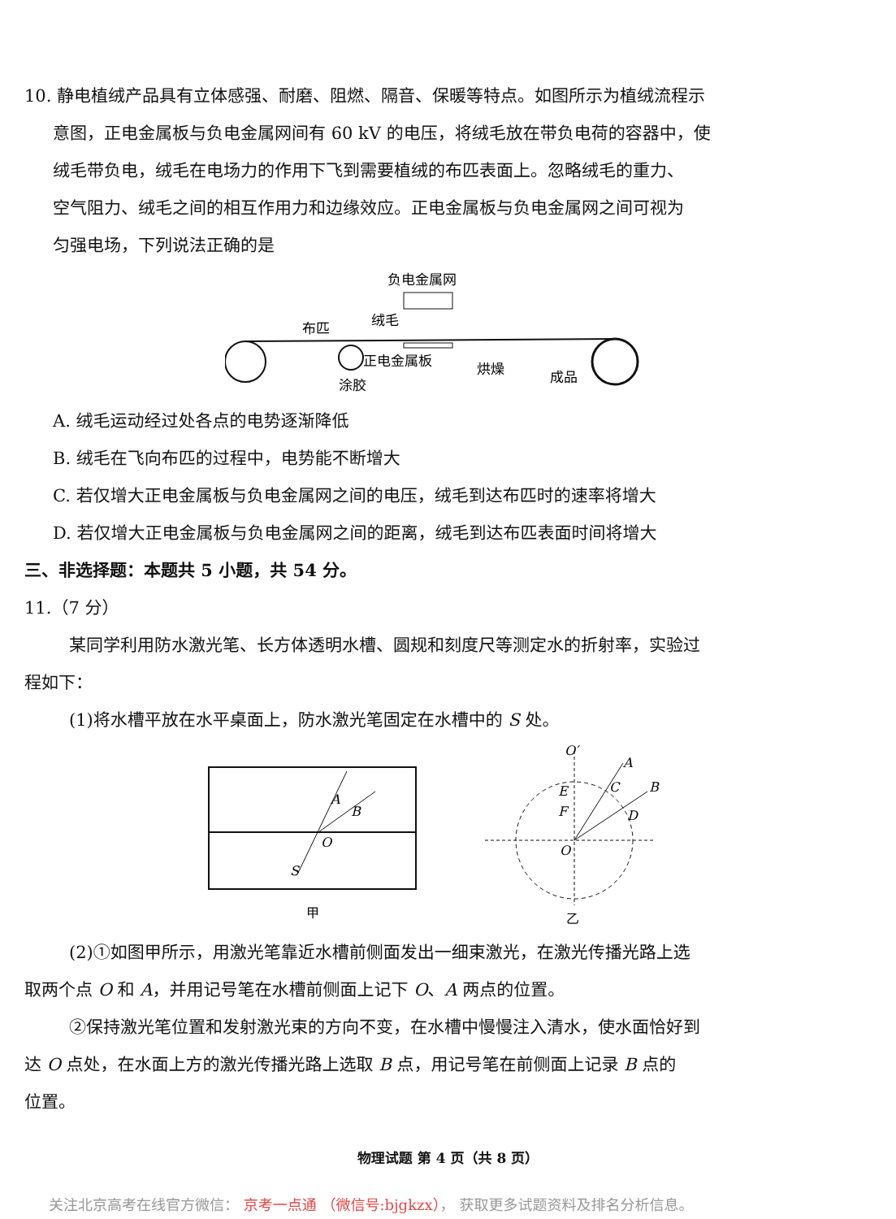10. 静电植绒产品具有立体感强、耐磨、阻燃、隔音、保暖等特点。如图所示为植绒流程示
意图，正电金属板与负电金属网间有 60 kV 的电压，将绒毛放在带负电荷的容器中，使
绒毛带负电，绒毛在电场力的作用下飞到需要植绒的布匹表面上。忽略绒毛的重力、
空气阻力、绒毛之间的相互作用力和边缘效应。正电金属板与负电金属网之间可视为
匀强电场，下列说法正确的是
负电金属网
布匹
绒毛
正电金属板
涂胶
烘燥
成品
A. 绒毛运动经过处各点的电势逐渐降低
B. 绒毛在飞向布匹的过程中，电势能不断增大
C. 若仅增大正电金属板与负电金属网之间的电压，绒毛到达布匹时的速率将增大
D. 若仅增大正电金属板与负电金属网之间的距离，绒毛到达布匹表面时间将增大
三、非选择题：本题共 5 小题，共 54 分。
11.（7 分）
某同学利用防水激光笔、长方体透明水槽、圆规和刻度尺等测定水的折射率，实验过
程如下：
(1)将水槽平放在水平桌面上，防水激光笔固定在水槽中的 S 处。
A
B
O
S
甲
O′
A
B
E
F
C
D
O
乙
(2)①如图甲所示，用激光笔靠近水槽前侧面发出一细束激光，在激光传播光路上选
取两个点 O 和 A，并用记号笔在水槽前侧面上记下 O、A 两点的位置。
②保持激光笔位置和发射激光束的方向不变，在水槽中慢慢注入清水，使水面恰好到
达 O 点处，在水面上方的激光传播光路上选取 B 点，用记号笔在前侧面上记录 B 点的
位置。
物理试题 第 4 页（共 8 页）
关注北京高考在线官方微信： 京考一点通 （微信号:bjgkzx）， 获取更多试题资料及排名分析信息。